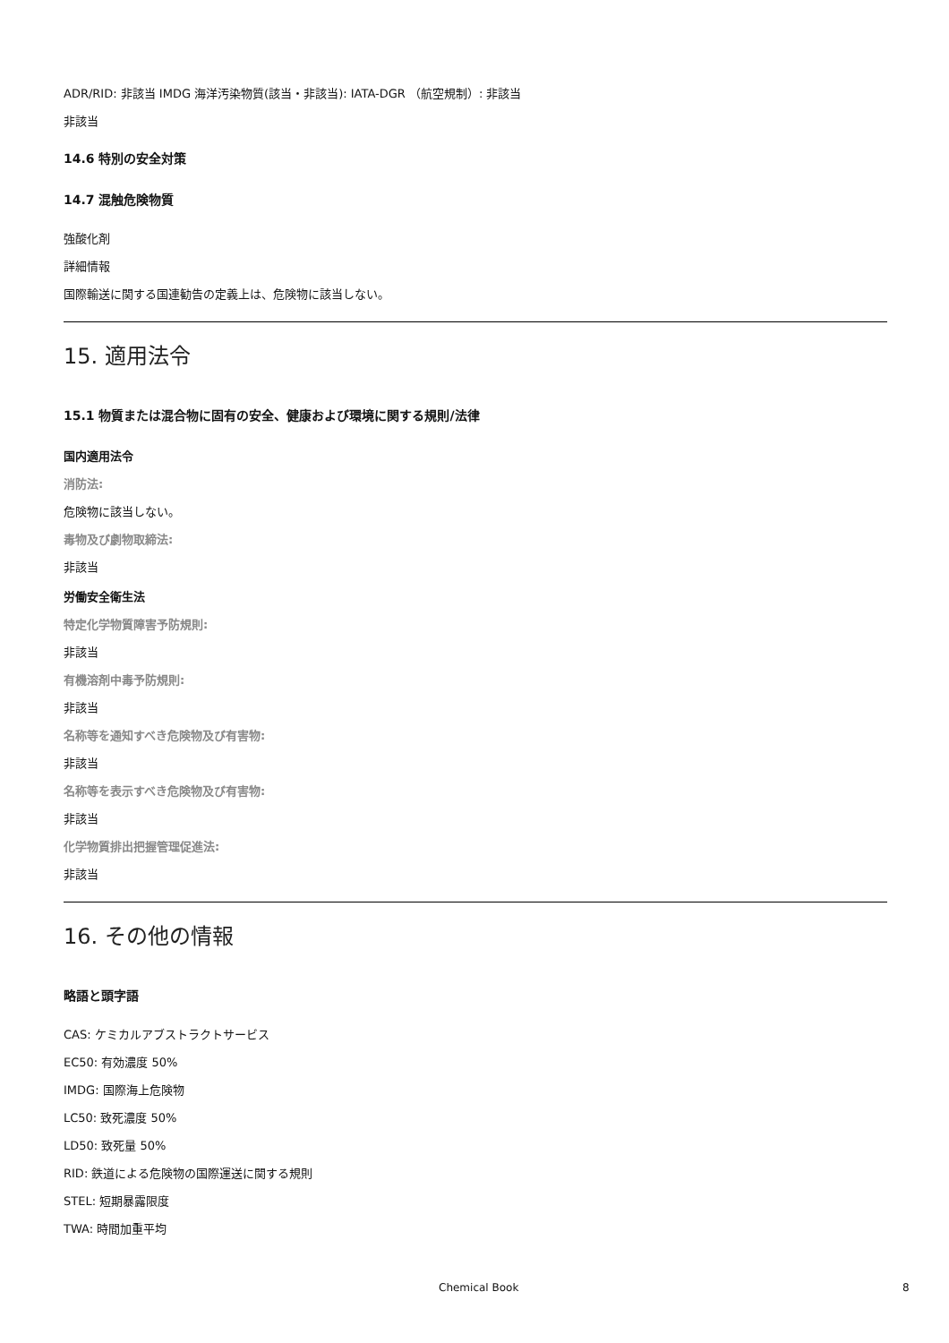ADR/RID: 非該当 IMDG 海洋汚染物質(該当・非該当): IATA-DGR （航空規制）: 非該当
非該当
14.6 特別の安全対策
14.7 混触危険物質
強酸化剤
詳細情報
国際輸送に関する国連勧告の定義上は、危険物に該当しない。
15. 適用法令
15.1 物質または混合物に固有の安全、健康および環境に関する規則/法律
国内適用法令
消防法:
危険物に該当しない。
毒物及び劇物取締法:
非該当
労働安全衛生法
特定化学物質障害予防規則:
非該当
有機溶剤中毒予防規則:
非該当
名称等を通知すべき危険物及び有害物:
非該当
名称等を表示すべき危険物及び有害物:
非該当
化学物質排出把握管理促進法:
非該当
16. その他の情報
略語と頭字語
CAS: ケミカルアブストラクトサービス
EC50: 有効濃度 50%
IMDG: 国際海上危険物
LC50: 致死濃度 50%
LD50: 致死量 50%
RID: 鉄道による危険物の国際運送に関する規則
STEL: 短期暴露限度
TWA: 時間加重平均
Chemical Book 8